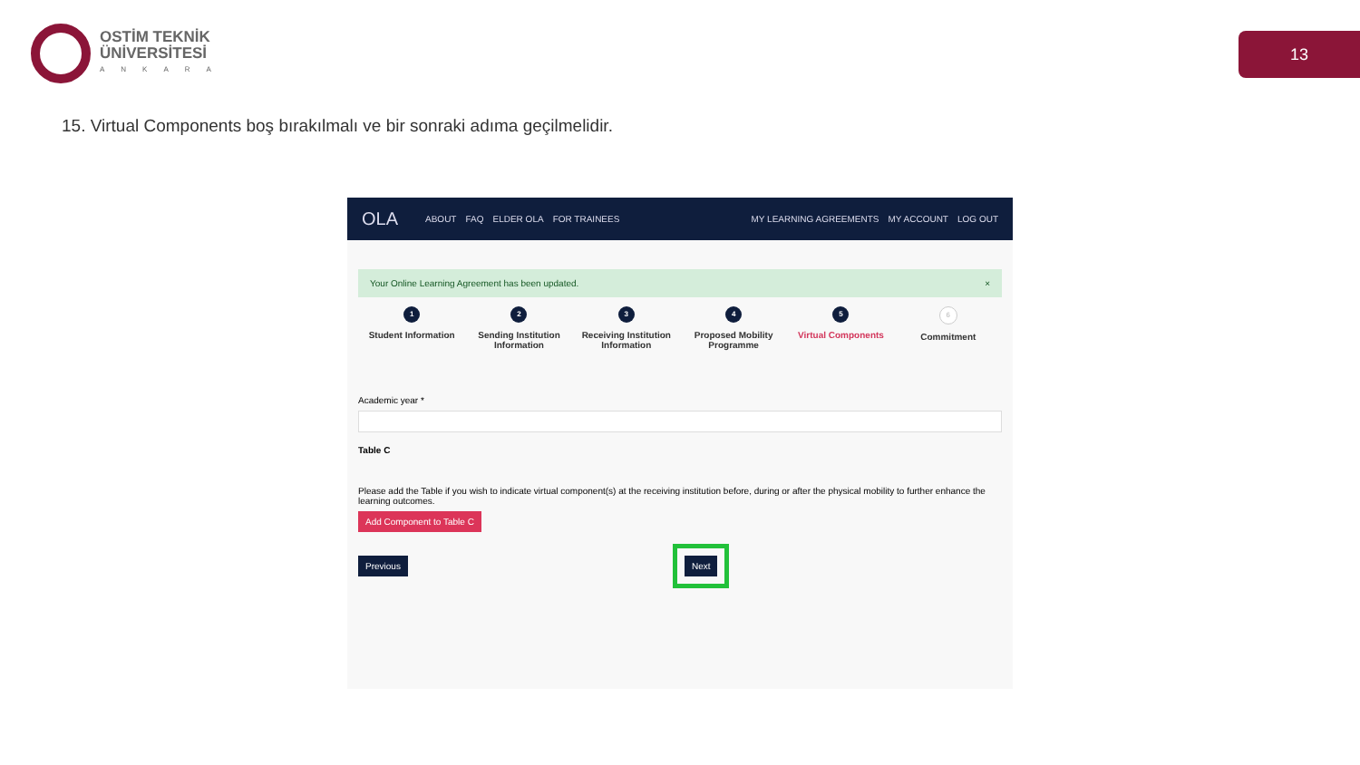OSTİM TEKNİK
ÜNİVERSİTESİ
ANKARA
13
15. Virtual Components boş bırakılmalı ve bir sonraki adıma geçilmelidir.
OLA ABOUT FAQ ELDER OLA FOR TRAINEES MY LEARNING AGREEMENTS MY ACCOUNT LOG OUT
Your Online Learning Agreement has been updated. ×
1
Student Information
2
Sending Institution Information
3
Receiving Institution Information
4
Proposed Mobility Programme
5
Virtual Components
6
Commitment
Academic year *
Table C
Please add the Table if you wish to indicate virtual component(s) at the receiving institution before, during or after the physical mobility to further enhance the learning outcomes.
Add Component to Table C
Previous Next